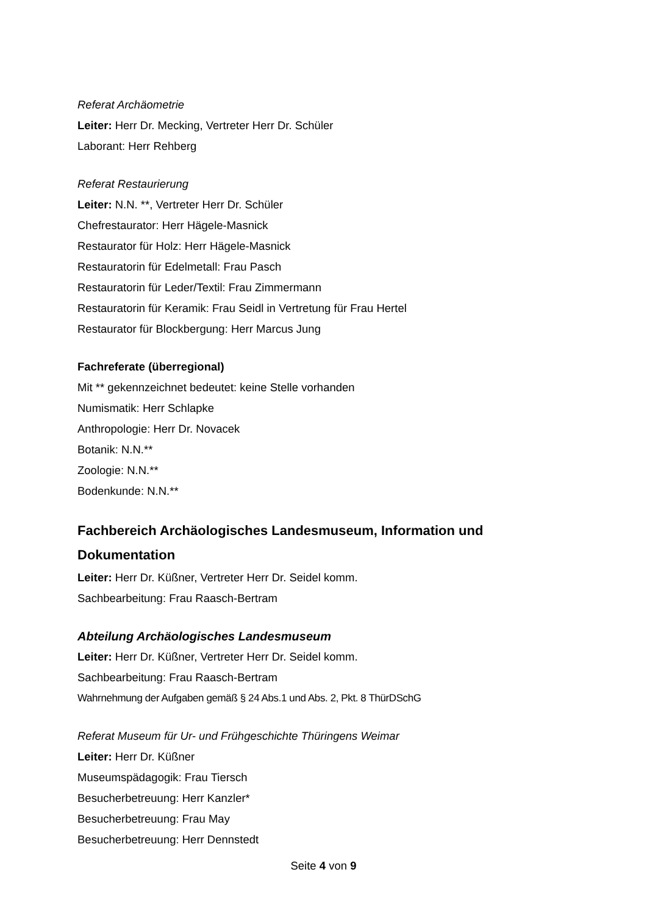Referat Archäometrie
Leiter: Herr Dr. Mecking, Vertreter Herr Dr. Schüler
Laborant: Herr Rehberg
Referat Restaurierung
Leiter: N.N. **, Vertreter Herr Dr. Schüler
Chefrestaurator: Herr Hägele-Masnick
Restaurator für Holz: Herr Hägele-Masnick
Restauratorin für Edelmetall: Frau Pasch
Restauratorin für Leder/Textil: Frau Zimmermann
Restauratorin für Keramik: Frau Seidl in Vertretung für Frau Hertel
Restaurator für Blockbergung: Herr Marcus Jung
Fachreferate (überregional)
Mit ** gekennzeichnet bedeutet: keine Stelle vorhanden
Numismatik: Herr Schlapke
Anthropologie: Herr Dr. Novacek
Botanik: N.N.**
Zoologie: N.N.**
Bodenkunde: N.N.**
Fachbereich Archäologisches Landesmuseum, Information und Dokumentation
Leiter: Herr Dr. Küßner, Vertreter Herr Dr. Seidel komm.
Sachbearbeitung: Frau Raasch-Bertram
Abteilung Archäologisches Landesmuseum
Leiter: Herr Dr. Küßner, Vertreter Herr Dr. Seidel komm.
Sachbearbeitung: Frau Raasch-Bertram
Wahrnehmung der Aufgaben gemäß § 24 Abs.1 und Abs. 2, Pkt. 8 ThürDSchG
Referat Museum für Ur- und Frühgeschichte Thüringens Weimar
Leiter: Herr Dr. Küßner
Museumspädagogik: Frau Tiersch
Besucherbetreuung: Herr Kanzler*
Besucherbetreuung: Frau May
Besucherbetreuung: Herr Dennstedt
Seite 4 von 9